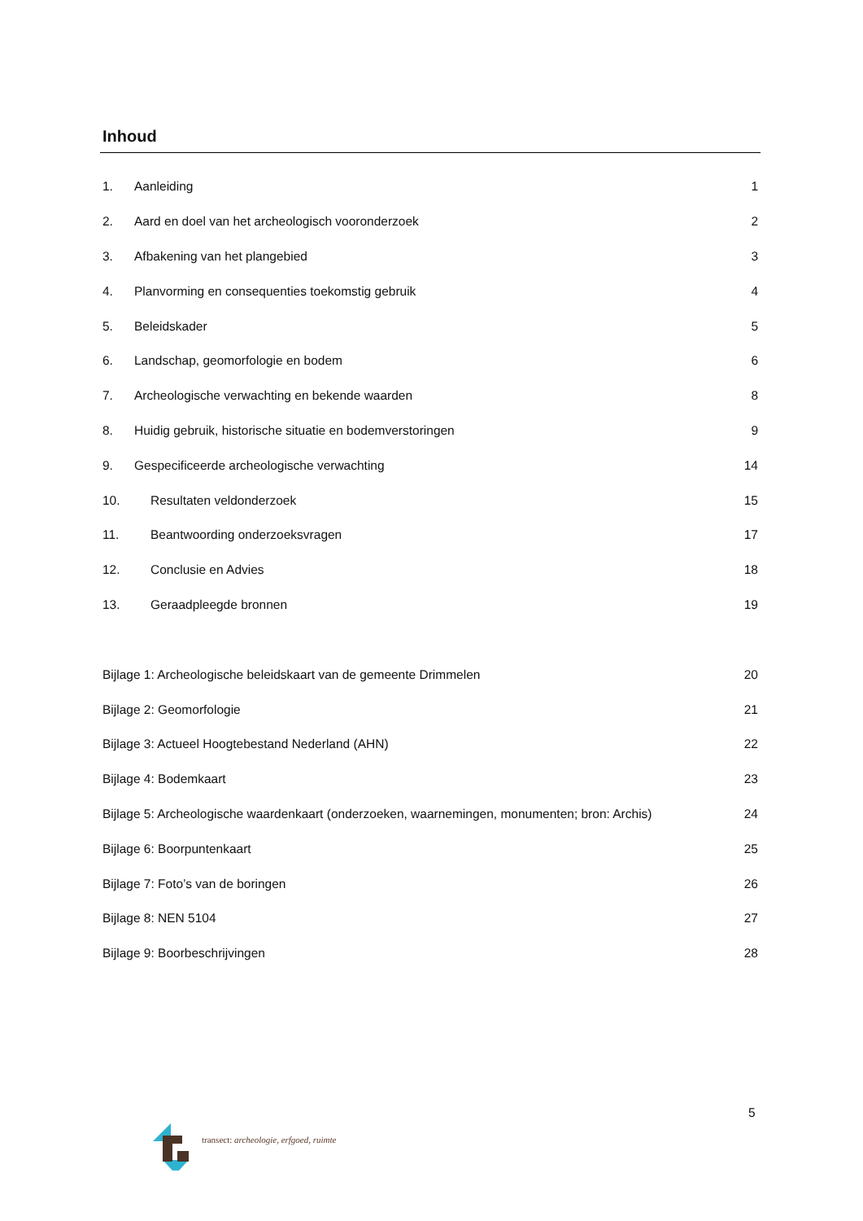Inhoud
1. Aanleiding 1
2. Aard en doel van het archeologisch vooronderzoek 2
3. Afbakening van het plangebied 3
4. Planvorming en consequenties toekomstig gebruik 4
5. Beleidskader 5
6. Landschap, geomorfologie en bodem 6
7. Archeologische verwachting en bekende waarden 8
8. Huidig gebruik, historische situatie en bodemverstoringen 9
9. Gespecificeerde archeologische verwachting 14
10. Resultaten veldonderzoek 15
11. Beantwoording onderzoeksvragen 17
12. Conclusie en Advies 18
13. Geraadpleegde bronnen 19
Bijlage 1: Archeologische beleidskaart van de gemeente Drimmelen 20
Bijlage 2: Geomorfologie 21
Bijlage 3: Actueel Hoogtebestand Nederland (AHN) 22
Bijlage 4: Bodemkaart 23
Bijlage 5: Archeologische waardenkaart (onderzoeken, waarnemingen, monumenten; bron: Archis) 24
Bijlage 6: Boorpuntenkaart 25
Bijlage 7: Foto’s van de boringen 26
Bijlage 8: NEN 5104 27
Bijlage 9: Boorbeschrijvingen 28
5
transect: archeologie, erfgoed, ruimte